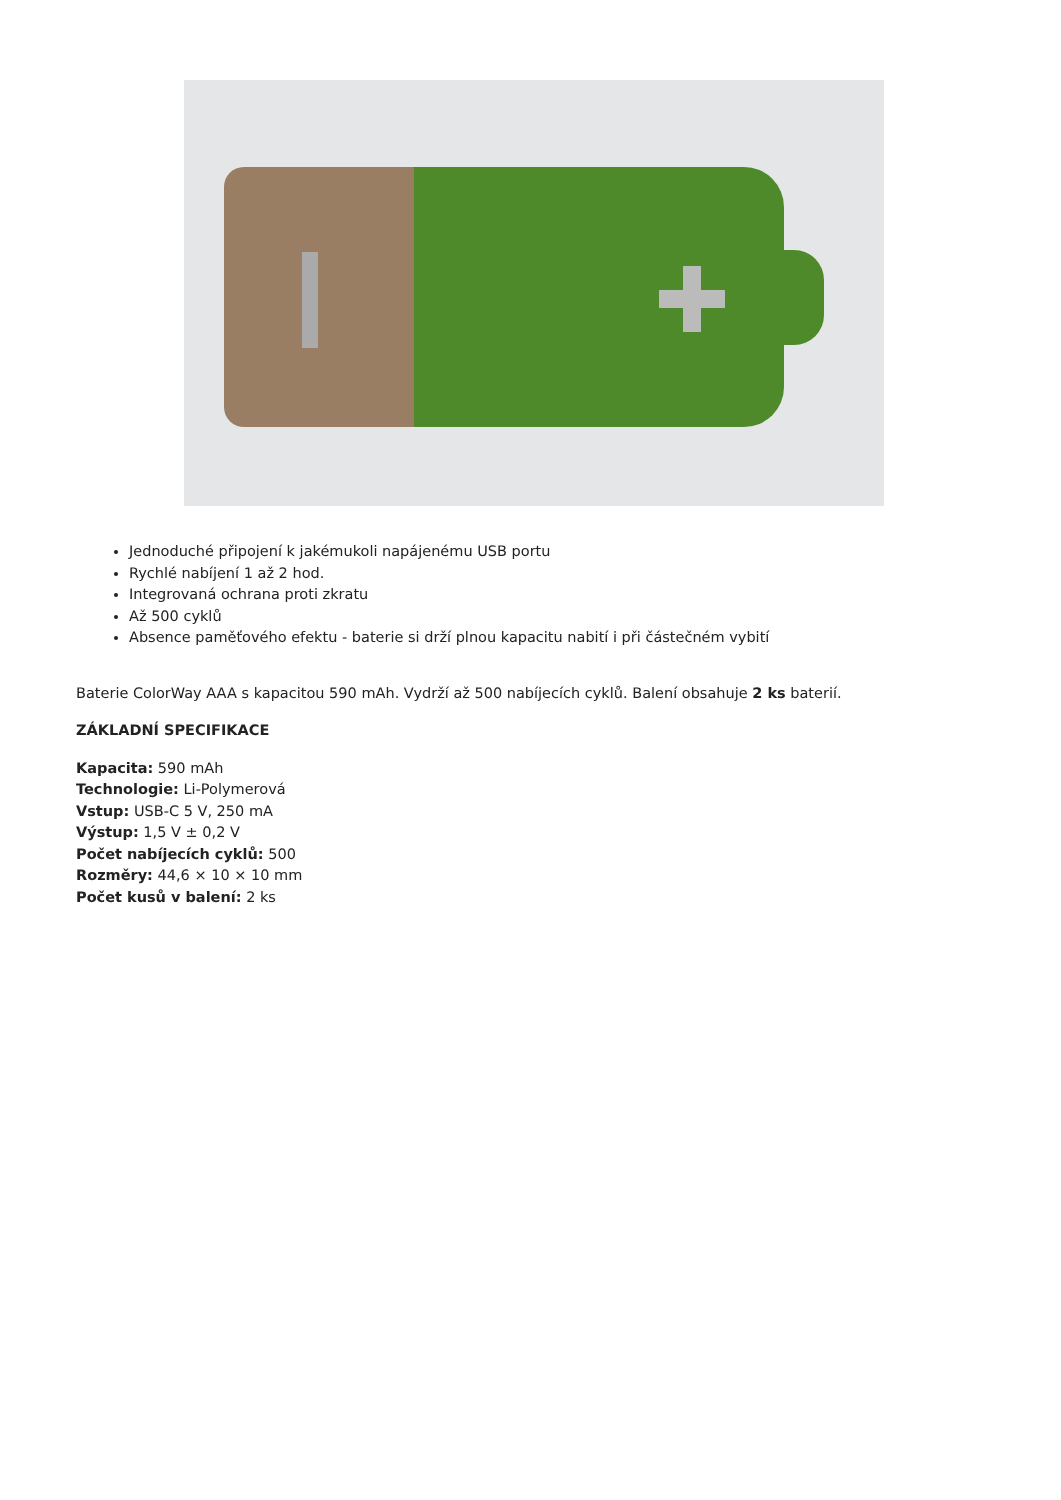Jednoduché připojení k jakémukoli napájenému USB portu
Rychlé nabíjení 1 až 2 hod.
Integrovaná ochrana proti zkratu
Až 500 cyklů
Absence paměťového efektu - baterie si drží plnou kapacitu nabití i při částečném vybití
Baterie ColorWay AAA s kapacitou 590 mAh. Vydrží až 500 nabíjecích cyklů. Balení obsahuje 2 ks baterií.
ZÁKLADNÍ SPECIFIKACE
Kapacita: 590 mAh
Technologie: Li-Polymerová
Vstup: USB-C 5 V, 250 mA
Výstup: 1,5 V ± 0,2 V
Počet nabíjecích cyklů: 500
Rozměry: 44,6 × 10 × 10 mm
Počet kusů v balení: 2 ks